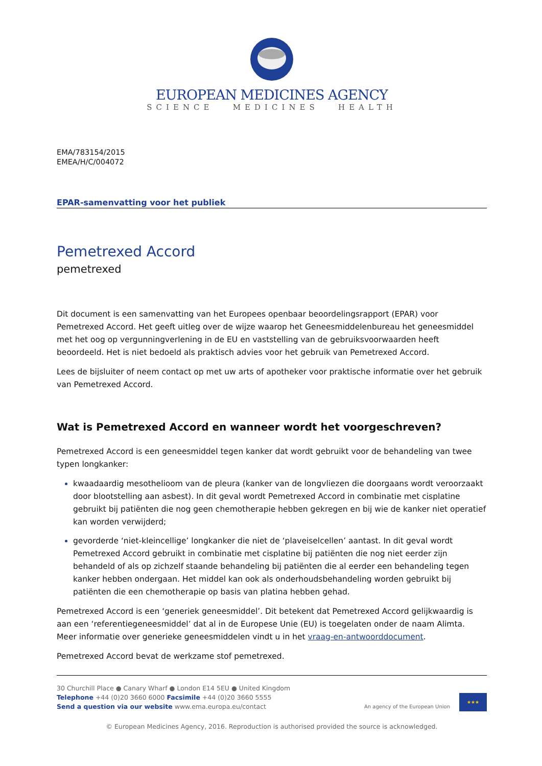EUROPEAN MEDICINES AGENCY
SCIENCE MEDICINES HEALTH
EMA/783154/2015
EMEA/H/C/004072
EPAR-samenvatting voor het publiek
Pemetrexed Accord
pemetrexed
Dit document is een samenvatting van het Europees openbaar beoordelingsrapport (EPAR) voor Pemetrexed Accord. Het geeft uitleg over de wijze waarop het Geneesmiddelenbureau het geneesmiddel met het oog op vergunningverlening in de EU en vaststelling van de gebruiksvoorwaarden heeft beoordeeld. Het is niet bedoeld als praktisch advies voor het gebruik van Pemetrexed Accord.
Lees de bijsluiter of neem contact op met uw arts of apotheker voor praktische informatie over het gebruik van Pemetrexed Accord.
Wat is Pemetrexed Accord en wanneer wordt het voorgeschreven?
Pemetrexed Accord is een geneesmiddel tegen kanker dat wordt gebruikt voor de behandeling van twee typen longkanker:
kwaadaardig mesothelioom van de pleura (kanker van de longvliezen die doorgaans wordt veroorzaakt door blootstelling aan asbest). In dit geval wordt Pemetrexed Accord in combinatie met cisplatine gebruikt bij patiënten die nog geen chemotherapie hebben gekregen en bij wie de kanker niet operatief kan worden verwijderd;
gevorderde ‘niet-kleincellige’ longkanker die niet de ‘plaveiselcellen’ aantast. In dit geval wordt Pemetrexed Accord gebruikt in combinatie met cisplatine bij patiënten die nog niet eerder zijn behandeld of als op zichzelf staande behandeling bij patiënten die al eerder een behandeling tegen kanker hebben ondergaan. Het middel kan ook als onderhoudsbehandeling worden gebruikt bij patiënten die een chemotherapie op basis van platina hebben gehad.
Pemetrexed Accord is een ‘generiek geneesmiddel’. Dit betekent dat Pemetrexed Accord gelijkwaardig is aan een ‘referentiegeneesmiddel’ dat al in de Europese Unie (EU) is toegelaten onder de naam Alimta. Meer informatie over generieke geneesmiddelen vindt u in het vraag-en-antwoorddocument.
Pemetrexed Accord bevat de werkzame stof pemetrexed.
30 Churchill Place ● Canary Wharf ● London E14 5EU ● United Kingdom
Telephone +44 (0)20 3660 6000 Facsimile +44 (0)20 3660 5555
Send a question via our website www.ema.europa.eu/contact
An agency of the European Union
★★★
© European Medicines Agency, 2016. Reproduction is authorised provided the source is acknowledged.